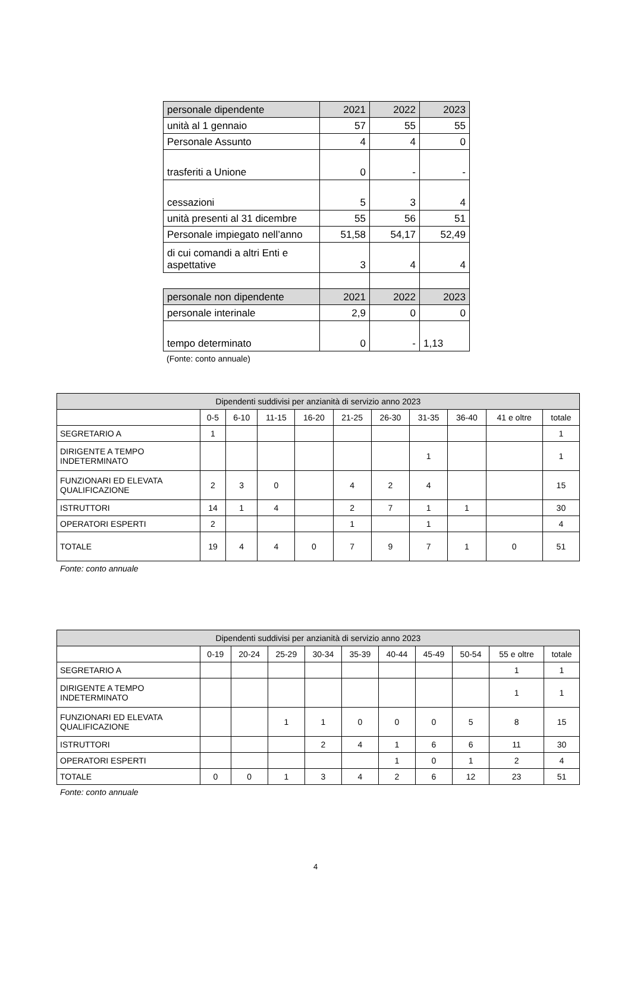| personale dipendente | 2021 | 2022 | 2023 |
| unità al 1 gennaio | 57 | 55 | 55 |
| Personale Assunto | 4 | 4 | 0 |
| trasferiti a Unione | 0 | - | - |
| cessazioni | 5 | 3 | 4 |
| unità presenti al 31 dicembre | 55 | 56 | 51 |
| Personale impiegato nell’anno | 51,58 | 54,17 | 52,49 |
| di cui comandi a altri Enti e aspettative | 3 | 4 | 4 |
| personale non dipendente | 2021 | 2022 | 2023 |
| personale interinale | 2,9 | 0 | 0 |
| tempo determinato | 0 | - | 1,13 |
(Fonte: conto annuale)
| Dipendenti suddivisi per anzianità di servizio anno 2023 | | | | | | | | | | |
| --- | --- | --- | --- | --- | --- | --- | --- | --- | --- | --- |
| | 0-5 | 6-10 | 11-15 | 16-20 | 21-25 | 26-30 | 31-35 | 36-40 | 41 e oltre | totale |
| SEGRETARIO A | 1 | | | | | | | | | 1 |
| DIRIGENTE A TEMPO INDETERMINATO | | | | | | | 1 | | | 1 |
| FUNZIONARI ED ELEVATA QUALIFICAZIONE | 2 | 3 | 0 | | 4 | 2 | 4 | | | 15 |
| ISTRUTTORI | 14 | 1 | 4 | | 2 | 7 | 1 | 1 | | 30 |
| OPERATORI ESPERTI | 2 | | | | 1 | | 1 | | | 4 |
| TOTALE | 19 | 4 | 4 | 0 | 7 | 9 | 7 | 1 | 0 | 51 |
Fonte: conto annuale
| Dipendenti suddivisi per anzianità di servizio anno 2023 | | | | | | | | | | |
| --- | --- | --- | --- | --- | --- | --- | --- | --- | --- | --- |
| | 0-19 | 20-24 | 25-29 | 30-34 | 35-39 | 40-44 | 45-49 | 50-54 | 55 e oltre | totale |
| SEGRETARIO A | | | | | | | | | 1 | 1 |
| DIRIGENTE A TEMPO INDETERMINATO | | | | | | | | | 1 | 1 |
| FUNZIONARI ED ELEVATA QUALIFICAZIONE | | | 1 | 1 | 0 | 0 | 0 | 5 | 8 | 15 |
| ISTRUTTORI | | | | 2 | 4 | 1 | 6 | 6 | 11 | 30 |
| OPERATORI ESPERTI | | | | | | 1 | 0 | 1 | 2 | 4 |
| TOTALE | 0 | 0 | 1 | 3 | 4 | 2 | 6 | 12 | 23 | 51 |
Fonte: conto annuale
4